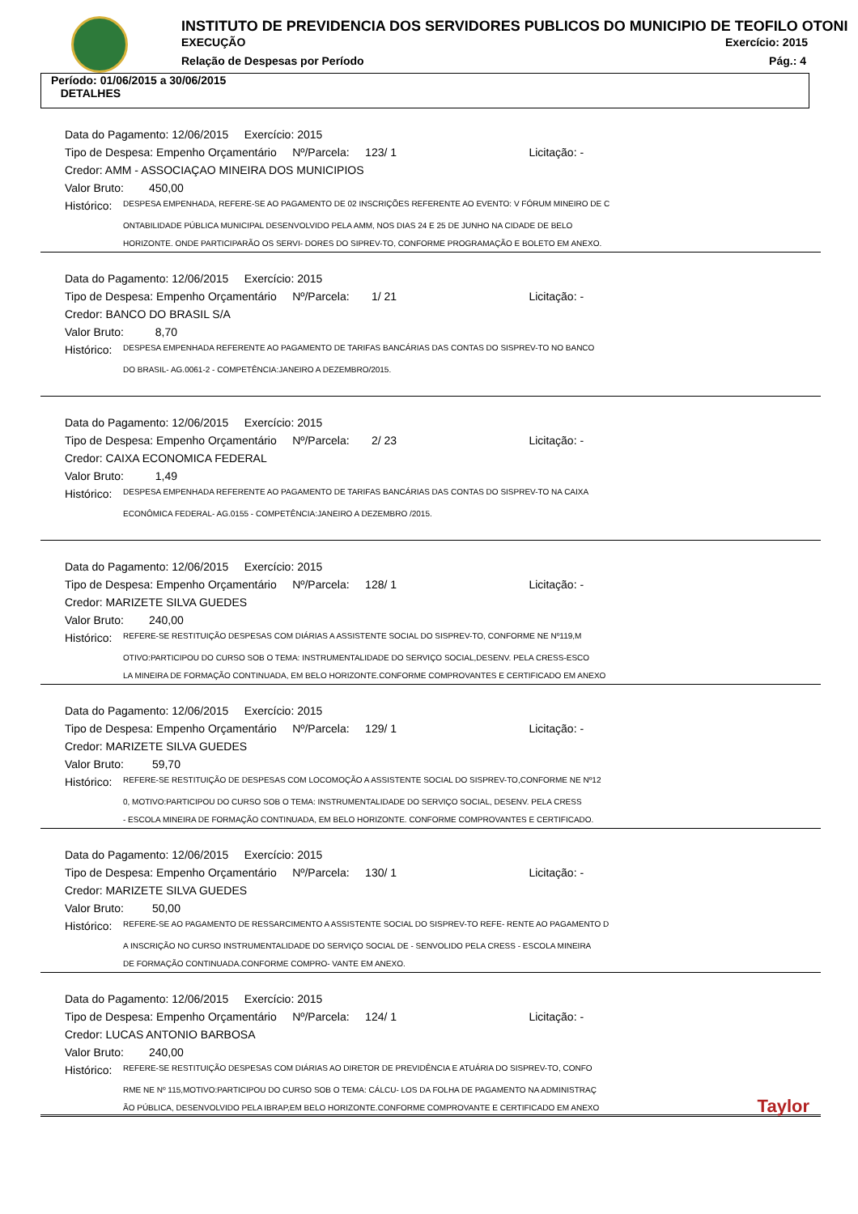INSTITUTO DE PREVIDENCIA DOS SERVIDORES PUBLICOS DO MUNICIPIO DE TEOFILO OTONI
EXECUÇÃO Exercício: 2015
Relação de Despesas por Período
Pág.: 4
Período: 01/06/2015 a 30/06/2015
DETALHES
Data do Pagamento: 12/06/2015 Exercício: 2015
Tipo de Despesa: Empenho Orçamentário Nº/Parcela: 123/ 1 Licitação: -
Credor: AMM - ASSOCIAÇAO MINEIRA DOS MUNICIPIOS
Valor Bruto: 450,00
Histórico: DESPESA EMPENHADA, REFERE-SE AO PAGAMENTO DE 02 INSCRIÇÕES REFERENTE AO EVENTO: V FÓRUM MINEIRO DE C
ONTABILIDADE PÚBLICA MUNICIPAL DESENVOLVIDO PELA AMM, NOS DIAS 24 E 25 DE JUNHO NA CIDADE DE BELO
HORIZONTE. ONDE PARTICIPARÃO OS SERVI- DORES DO SIPREV-TO, CONFORME PROGRAMAÇÃO E BOLETO EM ANEXO.
Data do Pagamento: 12/06/2015 Exercício: 2015
Tipo de Despesa: Empenho Orçamentário Nº/Parcela: 1/ 21 Licitação: -
Credor: BANCO DO BRASIL S/A
Valor Bruto: 8,70
Histórico: DESPESA EMPENHADA REFERENTE AO PAGAMENTO DE TARIFAS BANCÁRIAS DAS CONTAS DO SISPREV-TO NO BANCO
DO BRASIL- AG.0061-2 - COMPETÊNCIA:JANEIRO A DEZEMBRO/2015.
Data do Pagamento: 12/06/2015 Exercício: 2015
Tipo de Despesa: Empenho Orçamentário Nº/Parcela: 2/ 23 Licitação: -
Credor: CAIXA ECONOMICA FEDERAL
Valor Bruto: 1,49
Histórico: DESPESA EMPENHADA REFERENTE AO PAGAMENTO DE TARIFAS BANCÁRIAS DAS CONTAS DO SISPREV-TO NA CAIXA
ECONÔMICA FEDERAL- AG.0155 - COMPETÊNCIA:JANEIRO A DEZEMBRO /2015.
Data do Pagamento: 12/06/2015 Exercício: 2015
Tipo de Despesa: Empenho Orçamentário Nº/Parcela: 128/ 1 Licitação: -
Credor: MARIZETE SILVA GUEDES
Valor Bruto: 240,00
Histórico: REFERE-SE RESTITUIÇÃO DESPESAS COM DIÁRIAS A ASSISTENTE SOCIAL DO SISPREV-TO, CONFORME NE Nº119,M
OTIVO:PARTICIPOU DO CURSO SOB O TEMA: INSTRUMENTALIDADE DO SERVIÇO SOCIAL,DESENV. PELA CRESS-ESCO
LA MINEIRA DE FORMAÇÃO CONTINUADA, EM BELO HORIZONTE.CONFORME COMPROVANTES E CERTIFICADO EM ANEXO
Data do Pagamento: 12/06/2015 Exercício: 2015
Tipo de Despesa: Empenho Orçamentário Nº/Parcela: 129/ 1 Licitação: -
Credor: MARIZETE SILVA GUEDES
Valor Bruto: 59,70
Histórico: REFERE-SE RESTITUIÇÃO DE DESPESAS COM LOCOMOÇÃO A ASSISTENTE SOCIAL DO SISPREV-TO,CONFORME NE Nº12
0, MOTIVO:PARTICIPOU DO CURSO SOB O TEMA: INSTRUMENTALIDADE DO SERVIÇO SOCIAL, DESENV. PELA CRESS
- ESCOLA MINEIRA DE FORMAÇÃO CONTINUADA, EM BELO HORIZONTE. CONFORME COMPROVANTES E CERTIFICADO.
Data do Pagamento: 12/06/2015 Exercício: 2015
Tipo de Despesa: Empenho Orçamentário Nº/Parcela: 130/ 1 Licitação: -
Credor: MARIZETE SILVA GUEDES
Valor Bruto: 50,00
Histórico: REFERE-SE AO PAGAMENTO DE RESSARCIMENTO A ASSISTENTE SOCIAL DO SISPREV-TO REFE- RENTE AO PAGAMENTO D
A INSCRIÇÃO NO CURSO INSTRUMENTALIDADE DO SERVIÇO SOCIAL DE - SENVOLIDO PELA CRESS - ESCOLA MINEIRA
DE FORMAÇÃO CONTINUADA.CONFORME COMPRO- VANTE EM ANEXO.
Data do Pagamento: 12/06/2015 Exercício: 2015
Tipo de Despesa: Empenho Orçamentário Nº/Parcela: 124/ 1 Licitação: -
Credor: LUCAS ANTONIO BARBOSA
Valor Bruto: 240,00
Histórico: REFERE-SE RESTITUIÇÃO DESPESAS COM DIÁRIAS AO DIRETOR DE PREVIDÊNCIA E ATUÁRIA DO SISPREV-TO, CONFO
RME NE Nº 115,MOTIVO:PARTICIPOU DO CURSO SOB O TEMA: CÁLCU- LOS DA FOLHA DE PAGAMENTO NA ADMINISTRAÇ
ÃO PÚBLICA, DESENVOLVIDO PELA IBRAP,EM BELO HORIZONTE.CONFORME COMPROVANTE E CERTIFICADO EM ANEXO
Taylor